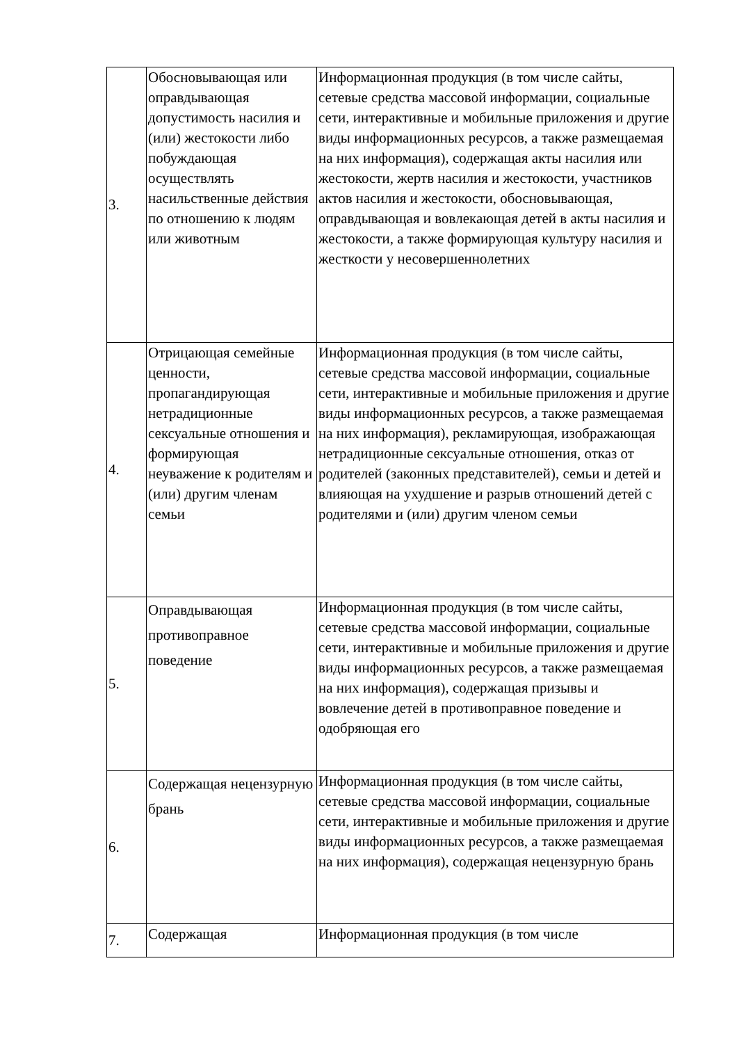| 3. | Обосновывающая или оправдывающая допустимость насилия и (или) жестокости либо побуждающая осуществлять насильственные действия по отношению к людям или животным | Информационная продукция (в том числе сайты, сетевые средства массовой информации, социальные сети, интерактивные и мобильные приложения и другие виды информационных ресурсов, а также размещаемая на них информация), содержащая акты насилия или жестокости, жертв насилия и жестокости, участников актов насилия и жестокости, обосновывающая, оправдывающая и вовлекающая детей в акты насилия и жестокости, а также формирующая культуру насилия и жесткости у несовершеннолетних |
| 4. | Отрицающая семейные ценности, пропагандирующая нетрадиционные сексуальные отношения и формирующая неуважение к родителям и (или) другим членам семьи | Информационная продукция (в том числе сайты, сетевые средства массовой информации, социальные сети, интерактивные и мобильные приложения и другие виды информационных ресурсов, а также размещаемая на них информация), рекламирующая, изображающая нетрадиционные сексуальные отношения, отказ от родителей (законных представителей), семьи и детей и влияющая на ухудшение и разрыв отношений детей с родителями и (или) другим членом семьи |
| 5. | Оправдывающая противоправное поведение | Информационная продукция (в том числе сайты, сетевые средства массовой информации, социальные сети, интерактивные и мобильные приложения и другие виды информационных ресурсов, а также размещаемая на них информация), содержащая призывы и вовлечение детей в противоправное поведение и одобряющая его |
| 6. | Содержащая нецензурную брань | Информационная продукция (в том числе сайты, сетевые средства массовой информации, социальные сети, интерактивные и мобильные приложения и другие виды информационных ресурсов, а также размещаемая на них информация), содержащая нецензурную брань |
| 7. | Содержащая | Информационная продукция (в том числе |